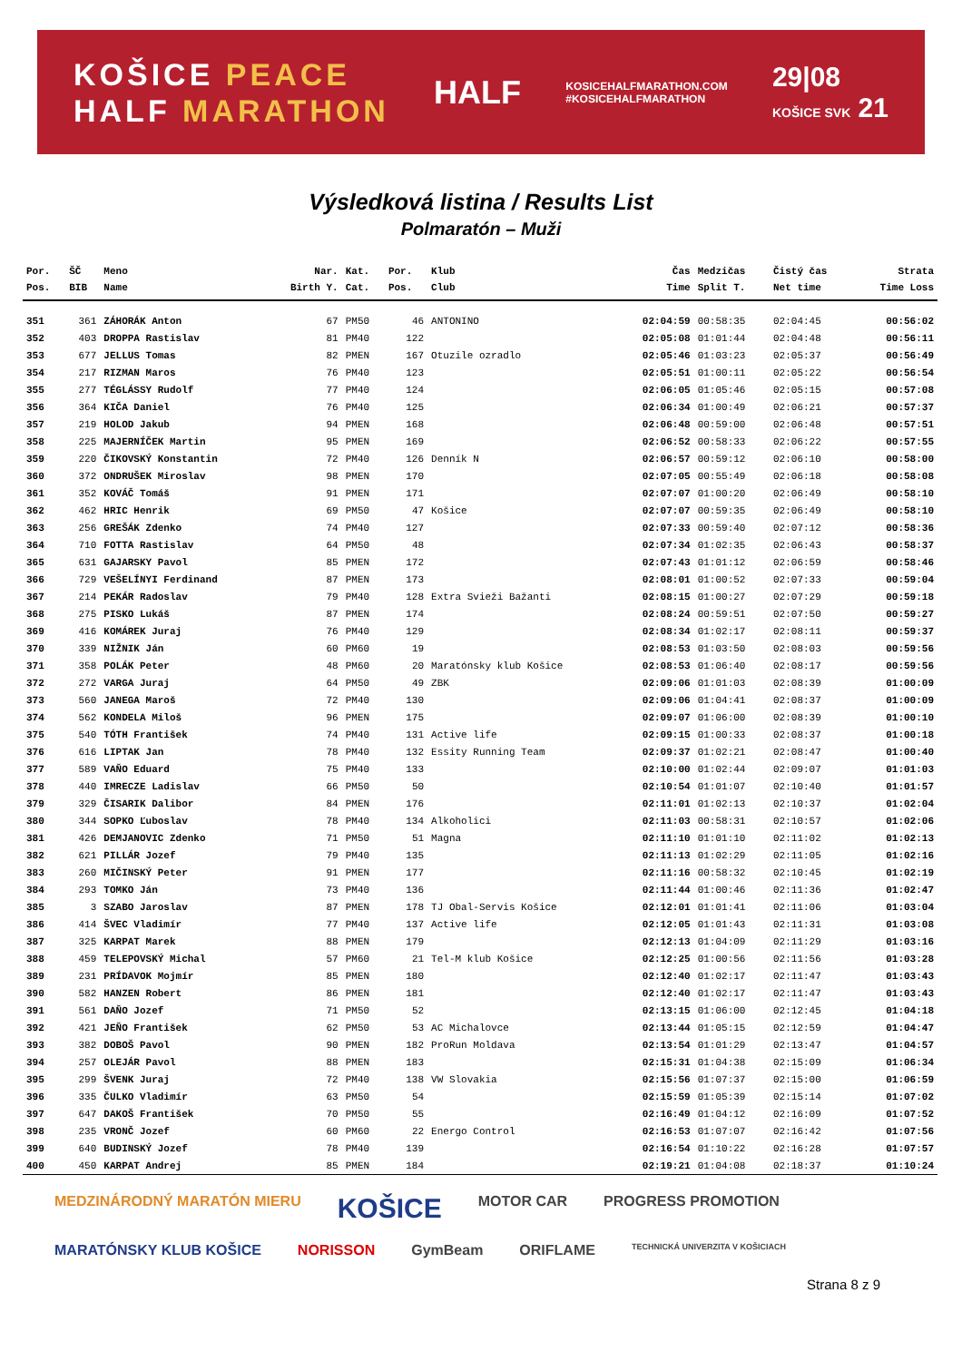KOŠICE PEACE
HALF MARATHON
HALF
KOSICEHALFMARATHON.COM
#KOSICEHALFMARATHON
29|08
KOŠICE SVK 21
Výsledková listina / Results List
Polmaratón – Muži
| Por. | ŠČ | Meno | Nar. | Kat. | Por. | Klub | Čas | Medzičas | Čistý čas | Strata |
| --- | --- | --- | --- | --- | --- | --- | --- | --- | --- | --- |
| Pos. | BIB | Name | Birth Y. | Cat. | Pos. | Club | Time | Split T. | Net time | Time Loss |
| 351 | 361 | ZÁHORÁK Anton | 67 | PM50 | 46 | ANTONINO | 02:04:59 | 00:58:35 | 02:04:45 | 00:56:02 |
| 352 | 403 | DROPPA Rastislav | 81 | PM40 | 122 | | 02:05:08 | 01:01:44 | 02:04:48 | 00:56:11 |
| 353 | 677 | JELLUS Tomas | 82 | PMEN | 167 | Otuzile ozradlo | 02:05:46 | 01:03:23 | 02:05:37 | 00:56:49 |
| 354 | 217 | RIZMAN Maros | 76 | PM40 | 123 | | 02:05:51 | 01:00:11 | 02:05:22 | 00:56:54 |
| 355 | 277 | TÉGLÁSSY Rudolf | 77 | PM40 | 124 | | 02:06:05 | 01:05:46 | 02:05:15 | 00:57:08 |
| 356 | 364 | KIČA Daniel | 76 | PM40 | 125 | | 02:06:34 | 01:00:49 | 02:06:21 | 00:57:37 |
| 357 | 219 | HOLOD Jakub | 94 | PMEN | 168 | | 02:06:48 | 00:59:00 | 02:06:48 | 00:57:51 |
| 358 | 225 | MAJERNÍČEK Martin | 95 | PMEN | 169 | | 02:06:52 | 00:58:33 | 02:06:22 | 00:57:55 |
| 359 | 220 | ČIKOVSKÝ Konstantin | 72 | PM40 | 126 | Denník N | 02:06:57 | 00:59:12 | 02:06:10 | 00:58:00 |
| 360 | 372 | ONDRUŠEK Miroslav | 98 | PMEN | 170 | | 02:07:05 | 00:55:49 | 02:06:18 | 00:58:08 |
| 361 | 352 | KOVÁČ Tomáš | 91 | PMEN | 171 | | 02:07:07 | 01:00:20 | 02:06:49 | 00:58:10 |
| 362 | 462 | HRIC Henrik | 69 | PM50 | 47 | Košice | 02:07:07 | 00:59:35 | 02:06:49 | 00:58:10 |
| 363 | 256 | GREŠÁK Zdenko | 74 | PM40 | 127 | | 02:07:33 | 00:59:40 | 02:07:12 | 00:58:36 |
| 364 | 710 | FOTTA Rastislav | 64 | PM50 | 48 | | 02:07:34 | 01:02:35 | 02:06:43 | 00:58:37 |
| 365 | 631 | GAJARSKY Pavol | 85 | PMEN | 172 | | 02:07:43 | 01:01:12 | 02:06:59 | 00:58:46 |
| 366 | 729 | VEŠELÍNYI Ferdinand | 87 | PMEN | 173 | | 02:08:01 | 01:00:52 | 02:07:33 | 00:59:04 |
| 367 | 214 | PEKÁR Radoslav | 79 | PM40 | 128 | Extra Svieži Bažanti | 02:08:15 | 01:00:27 | 02:07:29 | 00:59:18 |
| 368 | 275 | PISKO Lukáš | 87 | PMEN | 174 | | 02:08:24 | 00:59:51 | 02:07:50 | 00:59:27 |
| 369 | 416 | KOMÁREK Juraj | 76 | PM40 | 129 | | 02:08:34 | 01:02:17 | 02:08:11 | 00:59:37 |
| 370 | 339 | NIŽNIK Ján | 60 | PM60 | 19 | | 02:08:53 | 01:03:50 | 02:08:03 | 00:59:56 |
| 371 | 358 | POLÁK Peter | 48 | PM60 | 20 | Maratónsky klub Košice | 02:08:53 | 01:06:40 | 02:08:17 | 00:59:56 |
| 372 | 272 | VARGA Juraj | 64 | PM50 | 49 | ZBK | 02:09:06 | 01:01:03 | 02:08:39 | 01:00:09 |
| 373 | 560 | JANEGA Maroš | 72 | PM40 | 130 | | 02:09:06 | 01:04:41 | 02:08:37 | 01:00:09 |
| 374 | 562 | KONDELA Miloš | 96 | PMEN | 175 | | 02:09:07 | 01:06:00 | 02:08:39 | 01:00:10 |
| 375 | 540 | TÓTH František | 74 | PM40 | 131 | Active life | 02:09:15 | 01:00:33 | 02:08:37 | 01:00:18 |
| 376 | 616 | LIPTAK Jan | 78 | PM40 | 132 | Essity Running Team | 02:09:37 | 01:02:21 | 02:08:47 | 01:00:40 |
| 377 | 589 | VAŇO Eduard | 75 | PM40 | 133 | | 02:10:00 | 01:02:44 | 02:09:07 | 01:01:03 |
| 378 | 440 | IMRECZE Ladislav | 66 | PM50 | 50 | | 02:10:54 | 01:01:07 | 02:10:40 | 01:01:57 |
| 379 | 329 | ČISARIK Dalibor | 84 | PMEN | 176 | | 02:11:01 | 01:02:13 | 02:10:37 | 01:02:04 |
| 380 | 344 | SOPKO Ľuboslav | 78 | PM40 | 134 | Alkoholici | 02:11:03 | 00:58:31 | 02:10:57 | 01:02:06 |
| 381 | 426 | DEMJANOVIC Zdenko | 71 | PM50 | 51 | Magna | 02:11:10 | 01:01:10 | 02:11:02 | 01:02:13 |
| 382 | 621 | PILLÁR Jozef | 79 | PM40 | 135 | | 02:11:13 | 01:02:29 | 02:11:05 | 01:02:16 |
| 383 | 260 | MIČINSKÝ Peter | 91 | PMEN | 177 | | 02:11:16 | 00:58:32 | 02:10:45 | 01:02:19 |
| 384 | 293 | TOMKO Ján | 73 | PM40 | 136 | | 02:11:44 | 01:00:46 | 02:11:36 | 01:02:47 |
| 385 | 3 | SZABO Jaroslav | 87 | PMEN | 178 | TJ Obal-Servis Košice | 02:12:01 | 01:01:41 | 02:11:06 | 01:03:04 |
| 386 | 414 | ŠVEC Vladimír | 77 | PM40 | 137 | Active life | 02:12:05 | 01:01:43 | 02:11:31 | 01:03:08 |
| 387 | 325 | KARPAT Marek | 88 | PMEN | 179 | | 02:12:13 | 01:04:09 | 02:11:29 | 01:03:16 |
| 388 | 459 | TELEPOVSKÝ Michal | 57 | PM60 | 21 | Tel-M klub Košice | 02:12:25 | 01:00:56 | 02:11:56 | 01:03:28 |
| 389 | 231 | PRÍDAVOK Mojmír | 85 | PMEN | 180 | | 02:12:40 | 01:02:17 | 02:11:47 | 01:03:43 |
| 390 | 582 | HANZEN Robert | 86 | PMEN | 181 | | 02:12:40 | 01:02:17 | 02:11:47 | 01:03:43 |
| 391 | 561 | DAŇO Jozef | 71 | PM50 | 52 | | 02:13:15 | 01:06:00 | 02:12:45 | 01:04:18 |
| 392 | 421 | JEŇO František | 62 | PM50 | 53 | AC Michalovce | 02:13:44 | 01:05:15 | 02:12:59 | 01:04:47 |
| 393 | 382 | DOBOŠ Pavol | 90 | PMEN | 182 | ProRun Moldava | 02:13:54 | 01:01:29 | 02:13:47 | 01:04:57 |
| 394 | 257 | OLEJÁR Pavol | 88 | PMEN | 183 | | 02:15:31 | 01:04:38 | 02:15:09 | 01:06:34 |
| 395 | 299 | ŠVENK Juraj | 72 | PM40 | 138 | VW Slovakia | 02:15:56 | 01:07:37 | 02:15:00 | 01:06:59 |
| 396 | 335 | ČULKO Vladimír | 63 | PM50 | 54 | | 02:15:59 | 01:05:39 | 02:15:14 | 01:07:02 |
| 397 | 647 | DAKOŠ František | 70 | PM50 | 55 | | 02:16:49 | 01:04:12 | 02:16:09 | 01:07:52 |
| 398 | 235 | VRONČ Jozef | 60 | PM60 | 22 | Energo Control | 02:16:53 | 01:07:07 | 02:16:42 | 01:07:56 |
| 399 | 640 | BUDINSKÝ Jozef | 78 | PM40 | 139 | | 02:16:54 | 01:10:22 | 02:16:28 | 01:07:57 |
| 400 | 450 | KARPAT Andrej | 85 | PMEN | 184 | | 02:19:21 | 01:04:08 | 02:18:37 | 01:10:24 |
MEDZINÁRODNÝ MARATÓN MIERU KOŠICE MOTOR CAR PROGRESS PROMOTION MARATÓNSKY KLUB KOŠICE NORISSON GymBeam ORIFLAME TECHNICKÁ UNIVERZITA V KOŠICIACH
Strana 8 z 9